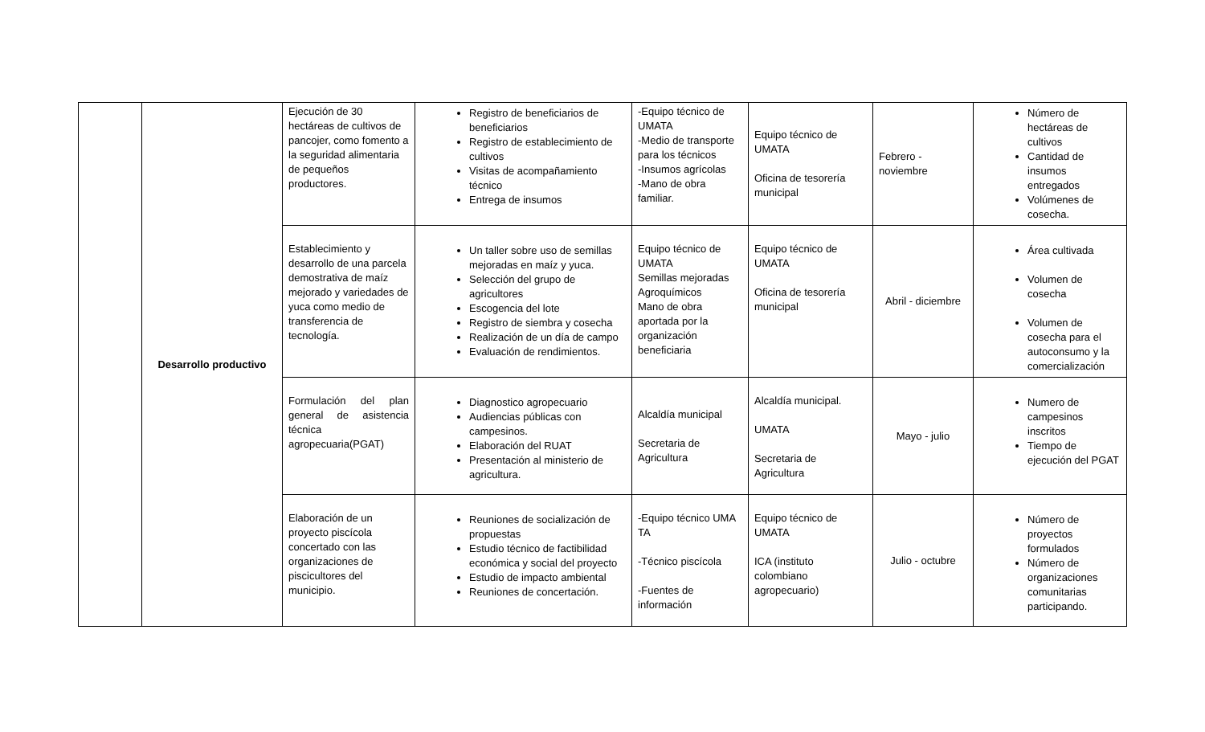| | Desarrollo productivo | Ejecución de 30 hectáreas de cultivos de pancojer, como fomento a la seguridad alimentaria de pequeños productores. | Registro de beneficiarios de beneficiarios Registro de establecimiento de cultivos Visitas de acompañamiento técnico Entrega de insumos | -Equipo técnico de UMATA -Medio de transporte para los técnicos -Insumos agrícolas -Mano de obra familiar. | Equipo técnico de UMATA Oficina de tesorería municipal | Febrero - noviembre | Número de hectáreas de cultivos Cantidad de insumos entregados Volúmenes de cosecha. |
| | | Establecimiento y desarrollo de una parcela demostrativa de maíz mejorado y variedades de yuca como medio de transferencia de tecnología. | Un taller sobre uso de semillas mejoradas en maíz y yuca. Selección del grupo de agricultores Escogencia del lote Registro de siembra y cosecha Realización de un día de campo Evaluación de rendimientos. | Equipo técnico de UMATA Semillas mejoradas Agroquímicos Mano de obra aportada por la organización beneficiaria | Equipo técnico de UMATA Oficina de tesorería municipal | Abril - diciembre | Área cultivada Volumen de cosecha Volumen de cosecha para el autoconsumo y la comercialización |
| | | Formulación del plan general de asistencia técnica agropecuaria(PGAT) | Diagnostico agropecuario Audiencias públicas con campesinos. Elaboración del RUAT Presentación al ministerio de agricultura. | Alcaldía municipal Secretaria de Agricultura | Alcaldía municipal. UMATA Secretaria de Agricultura | Mayo - julio | Numero de campesinos inscritos Tiempo de ejecución del PGAT |
| | | Elaboración de un proyecto piscícola concertado con las organizaciones de piscicultores del municipio. | Reuniones de socialización de propuestas Estudio técnico de factibilidad económica y social del proyecto Estudio de impacto ambiental Reuniones de concertación. | -Equipo técnico UMA TA -Técnico piscícola -Fuentes de información | Equipo técnico de UMATA ICA (instituto colombiano agropecuario) | Julio - octubre | Número de proyectos formulados Número de organizaciones comunitarias participando. |